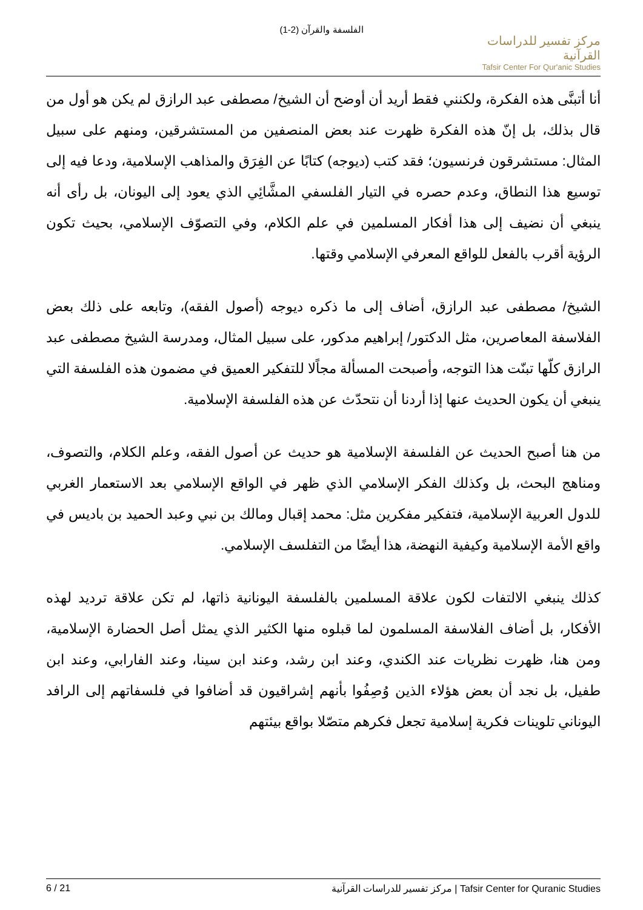الفلسفة والقرآن (2-1)
مركز تفسير للدراسات القرآنية
Tafsir Center For Qur'anic Studies
أنا أتبنَّى هذه الفكرة، ولكنني فقط أريد أن أوضح أن الشيخ/ مصطفى عبد الرازق لم يكن هو أول من قال بذلك، بل إنّ هذه الفكرة ظهرت عند بعض المنصفين من المستشرقين، ومنهم على سبيل المثال: مستشرقون فرنسيون؛ فقد كتب (ديوجه) كتابًا عن الفِرَق والمذاهب الإسلامية، ودعا فيه إلى توسيع هذا النطاق، وعدم حصره في التيار الفلسفي المشَّائِي الذي يعود إلى اليونان، بل رأى أنه ينبغي أن نضيف إلى هذا أفكار المسلمين في علم الكلام، وفي التصوّف الإسلامي، بحيث تكون الرؤية أقرب بالفعل للواقع المعرفي الإسلامي وقتها.
الشيخ/ مصطفى عبد الرازق، أضاف إلى ما ذكره ديوجه (أصول الفقه)، وتابعه على ذلك بعض الفلاسفة المعاصرين، مثل الدكتور/ إبراهيم مدكور، على سبيل المثال، ومدرسة الشيخ مصطفى عبد الرازق كلّها تبنّت هذا التوجه، وأصبحت المسألة مجاًلا للتفكير العميق في مضمون هذه الفلسفة التي ينبغي أن يكون الحديث عنها إذا أردنا أن نتحدّث عن هذه الفلسفة الإسلامية.
من هنا أصبح الحديث عن الفلسفة الإسلامية هو حديث عن أصول الفقه، وعلم الكلام، والتصوف، ومناهج البحث، بل وكذلك الفكر الإسلامي الذي ظهر في الواقع الإسلامي بعد الاستعمار الغربي للدول العربية الإسلامية، فتفكير مفكرين مثل: محمد إقبال ومالك بن نبي وعبد الحميد بن باديس في واقع الأمة الإسلامية وكيفية النهضة، هذا أيضًا من التفلسف الإسلامي.
كذلك ينبغي الالتفات لكون علاقة المسلمين بالفلسفة اليونانية ذاتها، لم تكن علاقة ترديد لهذه الأفكار، بل أضاف الفلاسفة المسلمون لما قبلوه منها الكثير الذي يمثل أصل الحضارة الإسلامية، ومن هنا، ظهرت نظريات عند الكندي، وعند ابن رشد، وعند ابن سينا، وعند الفارابي، وعند ابن طفيل، بل نجد أن بعض هؤلاء الذين وُصِفُوا بأنهم إشراقيون قد أضافوا في فلسفاتهم إلى الرافد اليوناني تلوينات فكرية إسلامية تجعل فكرهم متصّلا بواقع بيئتهم
6 / 21 مركز تفسير للدراسات القرآنية | Tafsir Center for Quranic Studies